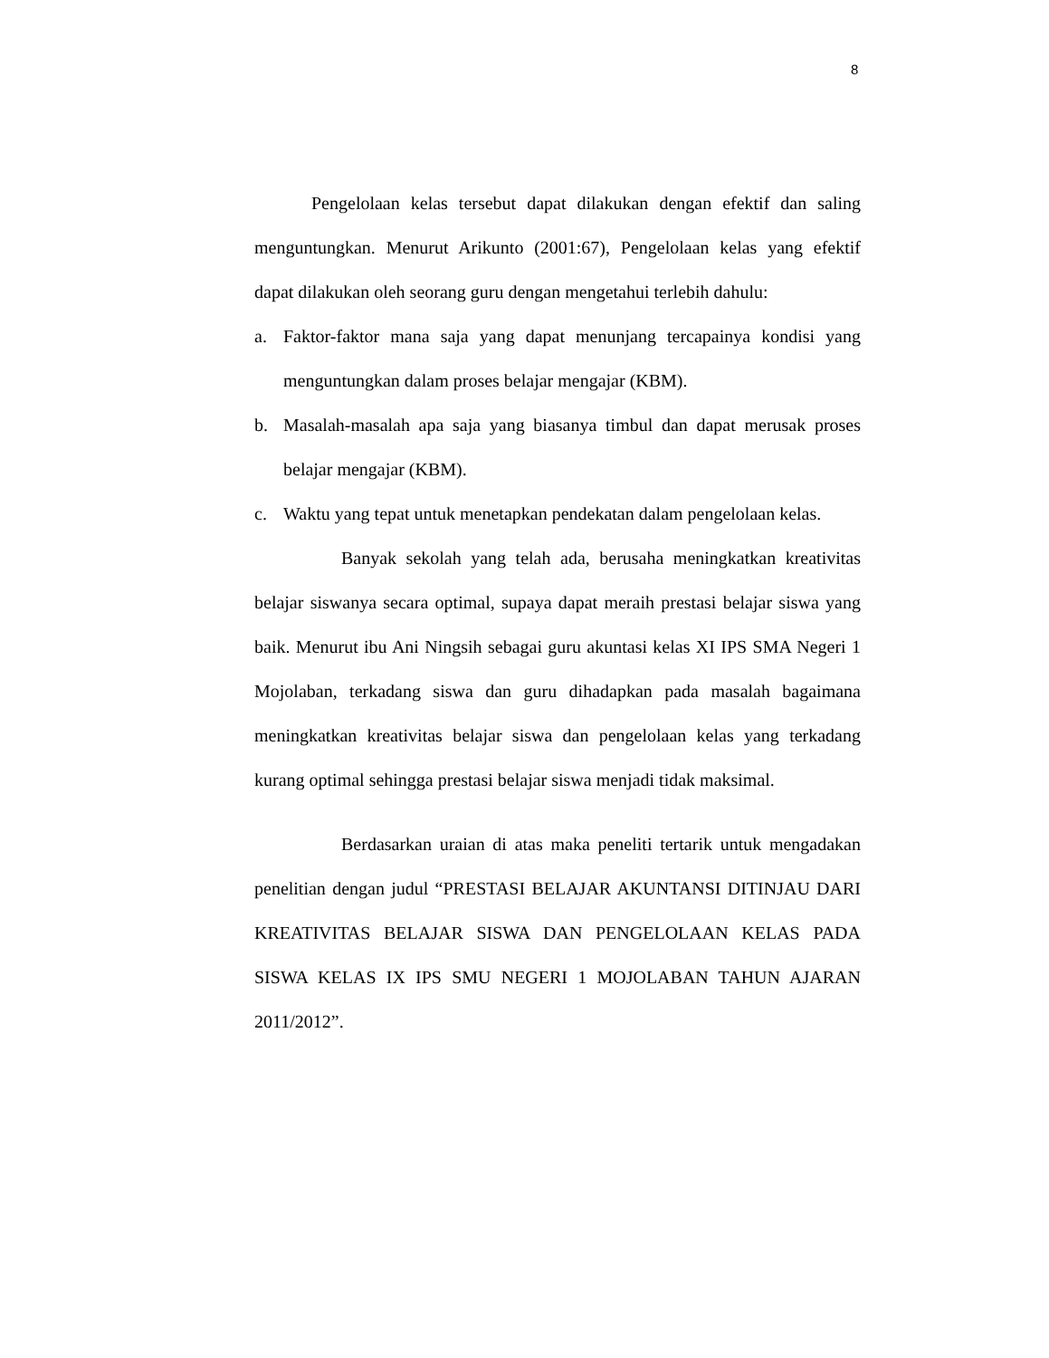8
Pengelolaan kelas tersebut dapat dilakukan dengan efektif dan saling menguntungkan. Menurut Arikunto (2001:67), Pengelolaan kelas yang efektif dapat dilakukan oleh seorang guru dengan mengetahui terlebih dahulu:
a. Faktor-faktor mana saja yang dapat menunjang tercapainya kondisi yang menguntungkan dalam proses belajar mengajar (KBM).
b. Masalah-masalah apa saja yang biasanya timbul dan dapat merusak proses belajar mengajar (KBM).
c. Waktu yang tepat untuk menetapkan pendekatan dalam pengelolaan kelas.
Banyak sekolah yang telah ada, berusaha meningkatkan kreativitas belajar siswanya secara optimal, supaya dapat meraih prestasi belajar siswa yang baik. Menurut ibu Ani Ningsih sebagai guru akuntasi kelas XI IPS SMA Negeri 1 Mojolaban, terkadang siswa dan guru dihadapkan pada masalah bagaimana meningkatkan kreativitas belajar siswa dan pengelolaan kelas yang terkadang kurang optimal sehingga prestasi belajar siswa menjadi tidak maksimal.
Berdasarkan uraian di atas maka peneliti tertarik untuk mengadakan penelitian dengan judul “PRESTASI BELAJAR AKUNTANSI DITINJAU DARI KREATIVITAS BELAJAR SISWA DAN PENGELOLAAN KELAS PADA SISWA KELAS IX IPS SMU NEGERI 1 MOJOLABAN TAHUN AJARAN 2011/2012”.